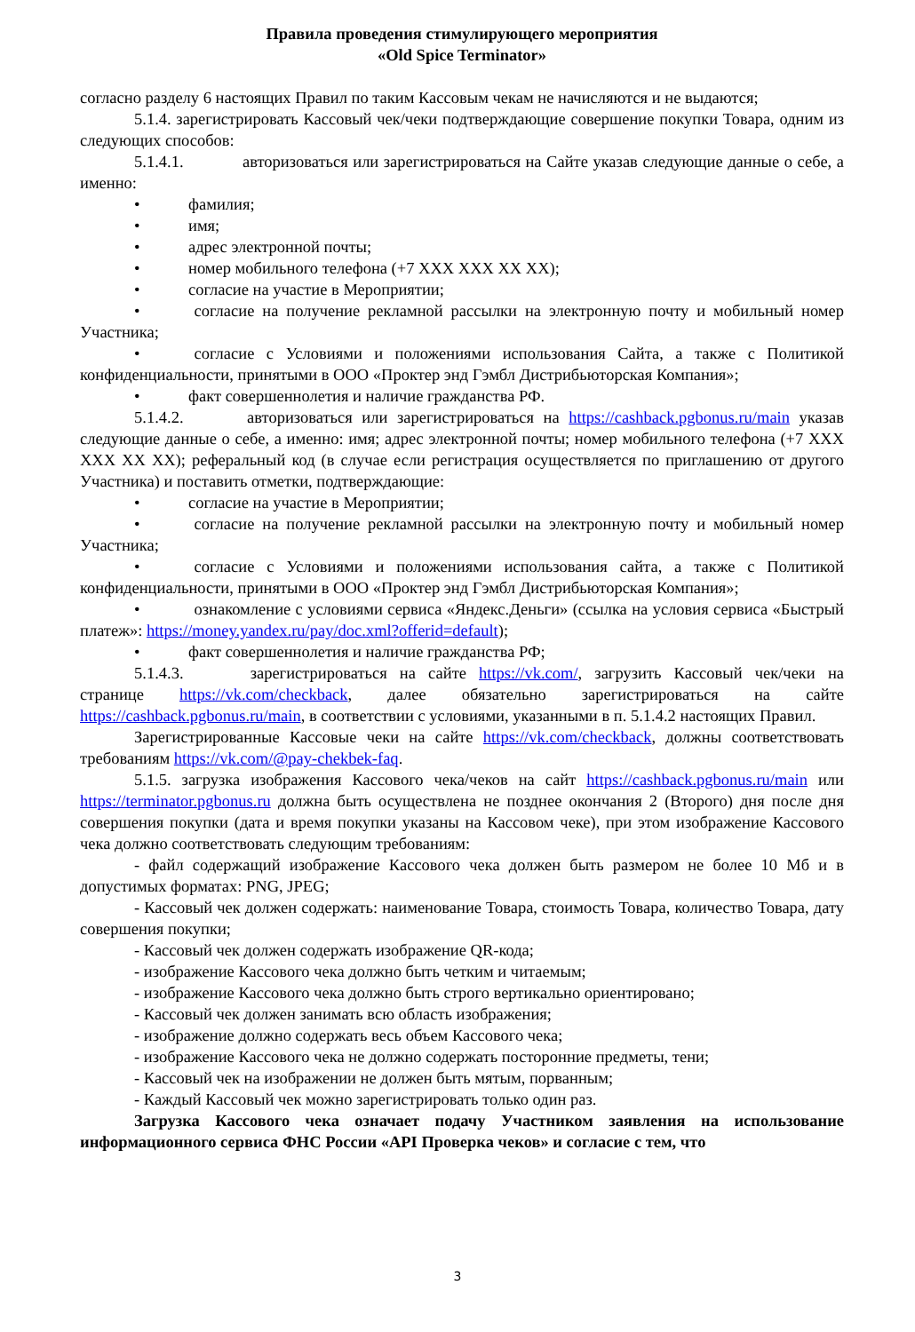Правила проведения стимулирующего мероприятия
«Old Spice Terminator»
согласно разделу 6 настоящих Правил по таким Кассовым чекам не начисляются и не выдаются;
5.1.4. зарегистрировать Кассовый чек/чеки подтверждающие совершение покупки Товара, одним из следующих способов:
5.1.4.1. авторизоваться или зарегистрироваться на Сайте указав следующие данные о себе, а именно:
• фамилия;
• имя;
• адрес электронной почты;
• номер мобильного телефона (+7 XXX XXX XX XX);
• согласие на участие в Мероприятии;
• согласие на получение рекламной рассылки на электронную почту и мобильный номер Участника;
• согласие с Условиями и положениями использования Сайта, а также с Политикой конфиденциальности, принятыми в ООО «Проктер энд Гэмбл Дистрибьюторская Компания»;
• факт совершеннолетия и наличие гражданства РФ.
5.1.4.2. авторизоваться или зарегистрироваться на https://cashback.pgbonus.ru/main указав следующие данные о себе, а именно: имя; адрес электронной почты; номер мобильного телефона (+7 XXX XXX XX XX); реферальный код (в случае если регистрация осуществляется по приглашению от другого Участника) и поставить отметки, подтверждающие:
• согласие на участие в Мероприятии;
• согласие на получение рекламной рассылки на электронную почту и мобильный номер Участника;
• согласие с Условиями и положениями использования сайта, а также с Политикой конфиденциальности, принятыми в ООО «Проктер энд Гэмбл Дистрибьюторская Компания»;
• ознакомление с условиями сервиса «Яндекс.Деньги» (ссылка на условия сервиса «Быстрый платеж»: https://money.yandex.ru/pay/doc.xml?offerid=default);
• факт совершеннолетия и наличие гражданства РФ;
5.1.4.3. зарегистрироваться на сайте https://vk.com/, загрузить Кассовый чек/чеки на странице https://vk.com/checkback, далее обязательно зарегистрироваться на сайте https://cashback.pgbonus.ru/main, в соответствии с условиями, указанными в п. 5.1.4.2 настоящих Правил.
Зарегистрированные Кассовые чеки на сайте https://vk.com/checkback, должны соответствовать требованиям https://vk.com/@pay-chekbek-faq.
5.1.5. загрузка изображения Кассового чека/чеков на сайт https://cashback.pgbonus.ru/main или https://terminator.pgbonus.ru должна быть осуществлена не позднее окончания 2 (Второго) дня после дня совершения покупки (дата и время покупки указаны на Кассовом чеке), при этом изображение Кассового чека должно соответствовать следующим требованиям:
- файл содержащий изображение Кассового чека должен быть размером не более 10 Мб и в допустимых форматах: PNG, JPEG;
- Кассовый чек должен содержать: наименование Товара, стоимость Товара, количество Товара, дату совершения покупки;
- Кассовый чек должен содержать изображение QR-кода;
- изображение Кассового чека должно быть четким и читаемым;
- изображение Кассового чека должно быть строго вертикально ориентировано;
- Кассовый чек должен занимать всю область изображения;
- изображение должно содержать весь объем Кассового чека;
- изображение Кассового чека не должно содержать посторонние предметы, тени;
- Кассовый чек на изображении не должен быть мятым, порванным;
- Каждый Кассовый чек можно зарегистрировать только один раз.
Загрузка Кассового чека означает подачу Участником заявления на использование информационного сервиса ФНС России «API Проверка чеков» и согласие с тем, что
3